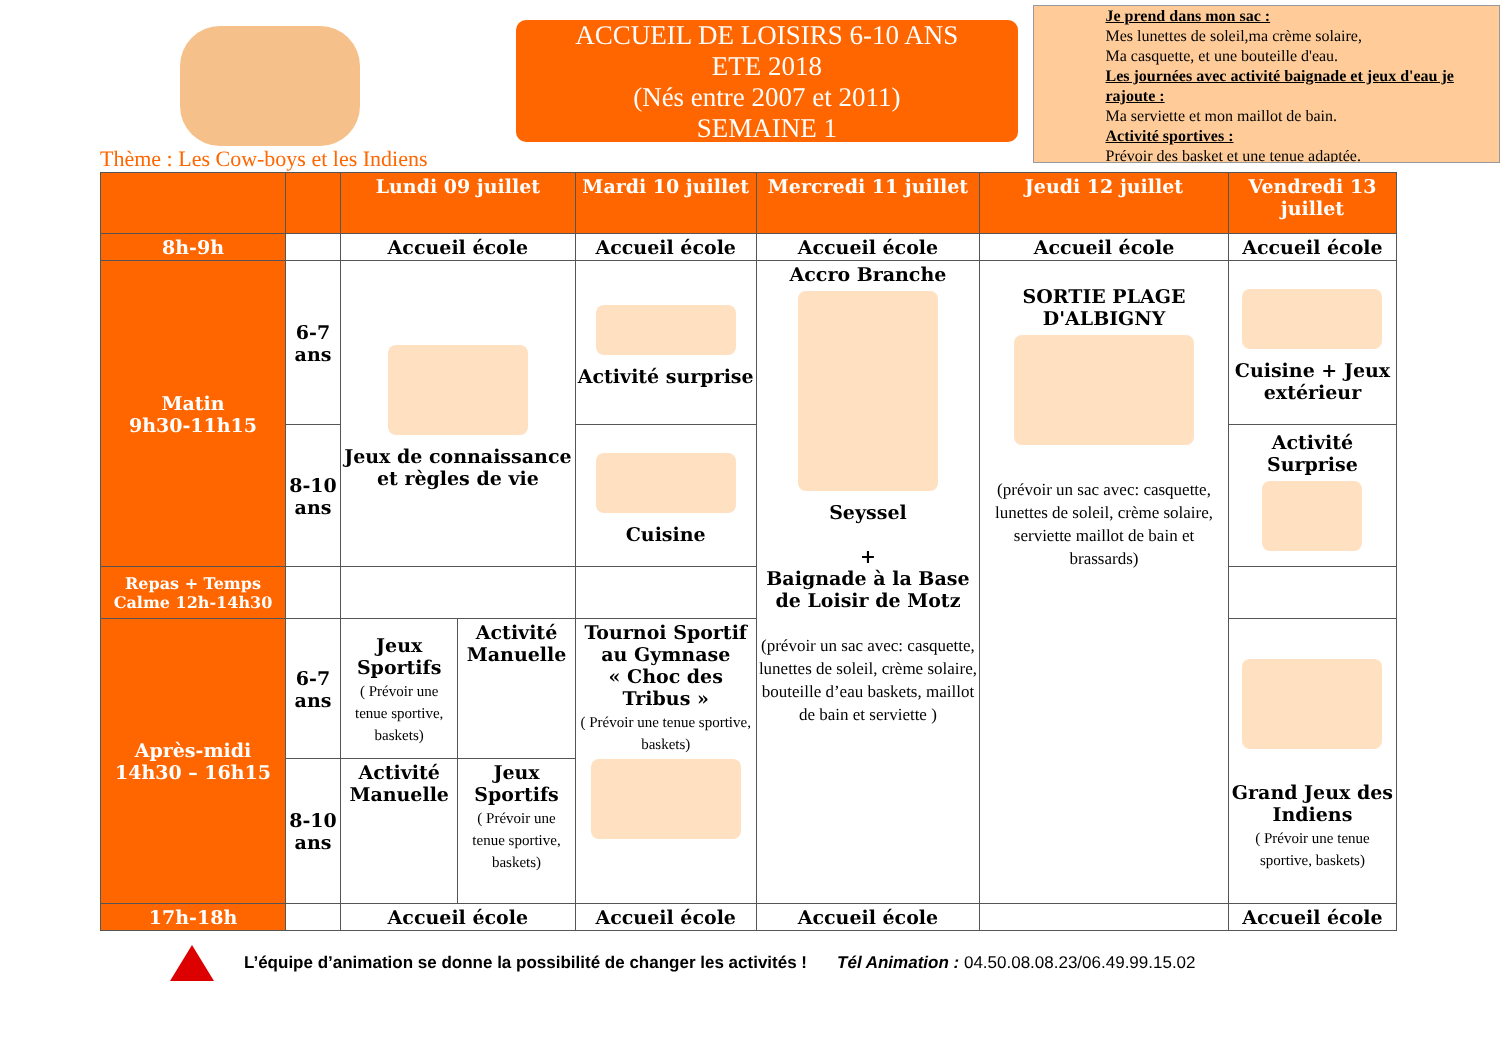Thème : Les Cow-boys et les Indiens
ACCUEIL DE LOISIRS 6-10 ANS
ETE 2018
(Nés entre 2007 et 2011)
SEMAINE 1
Je prend dans mon sac :
Mes lunettes de soleil,ma crème solaire,
Ma casquette, et une bouteille d'eau.
Les journées avec activité baignade et jeux d'eau je rajoute :
Ma serviette et mon maillot de bain.
Activité sportives :
Prévoir des basket et une tenue adaptée.
| | | Lundi 09 juillet | | Mardi 10 juillet | Mercredi 11 juillet | Jeudi 12 juillet | Vendredi 13 juillet |
| --- | --- | --- | --- | --- | --- | --- | --- |
| 8h-9h | | Accueil école | | Accueil école | Accueil école | Accueil école | Accueil école |
| Matin 9h30-11h15 | 6-7 ans | Jeux de connaissance et règles de vie | | Activité surprise | Accro Branche Seyssel + Baignade à la Base de Loisir de Motz (prévoir un sac avec: casquette, lunettes de soleil, crème solaire, bouteille d’eau baskets, maillot de bain et serviette ) | SORTIE PLAGE D'ALBIGNY (prévoir un sac avec: casquette, lunettes de soleil, crème solaire, serviette maillot de bain et brassards) | Cuisine + Jeux extérieur |
| | 8-10 ans | | | Cuisine | | | Activité Surprise |
| Repas + Temps Calme 12h-14h30 | | | | | | | |
| Après-midi 14h30 – 16h15 | 6-7 ans | Jeux Sportifs ( Prévoir une tenue sportive, baskets) | Activité Manuelle | Tournoi Sportif au Gymnase « Choc des Tribus » ( Prévoir une tenue sportive, baskets) | | | Grand Jeux des Indiens ( Prévoir une tenue sportive, baskets) |
| | 8-10 ans | Activité Manuelle | Jeux Sportifs ( Prévoir une tenue sportive, baskets) | | | | |
| 17h-18h | | Accueil école | | Accueil école | Accueil école | | Accueil école |
L’équipe d’animation se donne la possibilité de changer les activités ! Tél Animation : 04.50.08.08.23/06.49.99.15.02